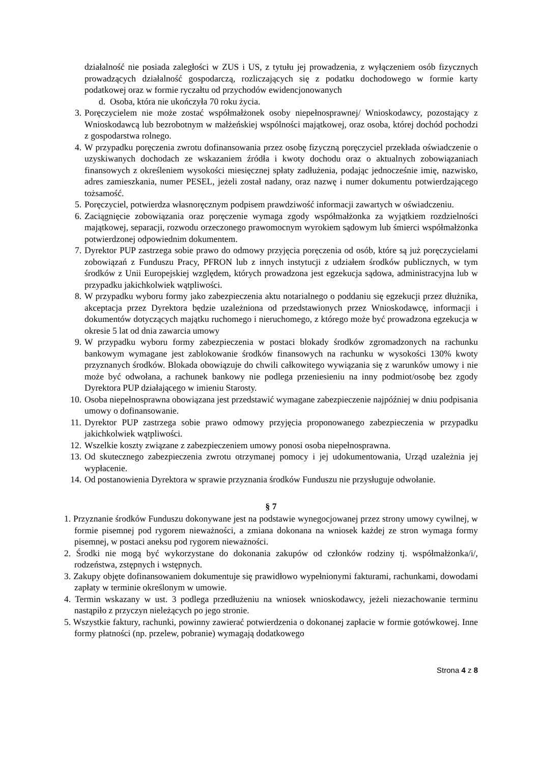działalność nie posiada zaległości w ZUS i US, z tytułu jej prowadzenia, z wyłączeniem osób fizycznych prowadzących działalność gospodarczą, rozliczających się z podatku dochodowego w formie karty podatkowej oraz w formie ryczałtu od przychodów ewidencjonowanych
d. Osoba, która nie ukończyła 70 roku życia.
3. Poręczycielem nie może zostać współmałżonek osoby niepełnosprawnej/ Wnioskodawcy, pozostający z Wnioskodawcą lub bezrobotnym w małżeńskiej wspólności majątkowej, oraz osoba, której dochód pochodzi z gospodarstwa rolnego.
4. W przypadku poręczenia zwrotu dofinansowania przez osobę fizyczną poręczyciel przekłada oświadczenie o uzyskiwanych dochodach ze wskazaniem źródła i kwoty dochodu oraz o aktualnych zobowiązaniach finansowych z określeniem wysokości miesięcznej spłaty zadłużenia, podając jednocześnie imię, nazwisko, adres zamieszkania, numer PESEL, jeżeli został nadany, oraz nazwę i numer dokumentu potwierdzającego tożsamość.
5. Poręczyciel, potwierdza własnoręcznym podpisem prawdziwość informacji zawartych w oświadczeniu.
6. Zaciągnięcie zobowiązania oraz poręczenie wymaga zgody współmałżonka za wyjątkiem rozdzielności majątkowej, separacji, rozwodu orzeczonego prawomocnym wyrokiem sądowym lub śmierci współmałżonka potwierdzonej odpowiednim dokumentem.
7. Dyrektor PUP zastrzega sobie prawo do odmowy przyjęcia poręczenia od osób, które są już poręczycielami zobowiązań z Funduszu Pracy, PFRON lub z innych instytucji z udziałem środków publicznych, w tym środków z Unii Europejskiej względem, których prowadzona jest egzekucja sądowa, administracyjna lub w przypadku jakichkolwiek wątpliwości.
8. W przypadku wyboru formy jako zabezpieczenia aktu notarialnego o poddaniu się egzekucji przez dłużnika, akceptacja przez Dyrektora będzie uzależniona od przedstawionych przez Wnioskodawcę, informacji i dokumentów dotyczących majątku ruchomego i nieruchomego, z którego może być prowadzona egzekucja w okresie 5 lat od dnia zawarcia umowy
9. W przypadku wyboru formy zabezpieczenia w postaci blokady środków zgromadzonych na rachunku bankowym wymagane jest zablokowanie środków finansowych na rachunku w wysokości 130% kwoty przyznanych środków. Blokada obowiązuje do chwili całkowitego wywiązania się z warunków umowy i nie może być odwołana, a rachunek bankowy nie podlega przeniesieniu na inny podmiot/osobę bez zgody Dyrektora PUP działającego w imieniu Starosty.
10. Osoba niepełnosprawna obowiązana jest przedstawić wymagane zabezpieczenie najpóźniej w dniu podpisania umowy o dofinansowanie.
11. Dyrektor PUP zastrzega sobie prawo odmowy przyjęcia proponowanego zabezpieczenia w przypadku jakichkolwiek wątpliwości.
12. Wszelkie koszty związane z zabezpieczeniem umowy ponosi osoba niepełnosprawna.
13. Od skutecznego zabezpieczenia zwrotu otrzymanej pomocy i jej udokumentowania, Urząd uzależnia jej wypłacenie.
14. Od postanowienia Dyrektora w sprawie przyznania środków Funduszu nie przysługuje odwołanie.
§ 7
1. Przyznanie środków Funduszu dokonywane jest na podstawie wynegocjowanej przez strony umowy cywilnej, w formie pisemnej pod rygorem nieważności, a zmiana dokonana na wniosek każdej ze stron wymaga formy pisemnej, w postaci aneksu pod rygorem nieważności.
2. Środki nie mogą być wykorzystane do dokonania zakupów od członków rodziny tj. współmałżonka/i/, rodzeństwa, zstępnych i wstępnych.
3. Zakupy objęte dofinansowaniem dokumentuje się prawidłowo wypełnionymi fakturami, rachunkami, dowodami zapłaty w terminie określonym w umowie.
4. Termin wskazany w ust. 3 podlega przedłużeniu na wniosek wnioskodawcy, jeżeli niezachowanie terminu nastąpiło z przyczyn nieleżących po jego stronie.
5. Wszystkie faktury, rachunki, powinny zawierać potwierdzenia o dokonanej zapłacie w formie gotówkowej. Inne formy płatności (np. przelew, pobranie) wymagają dodatkowego
Strona 4 z 8